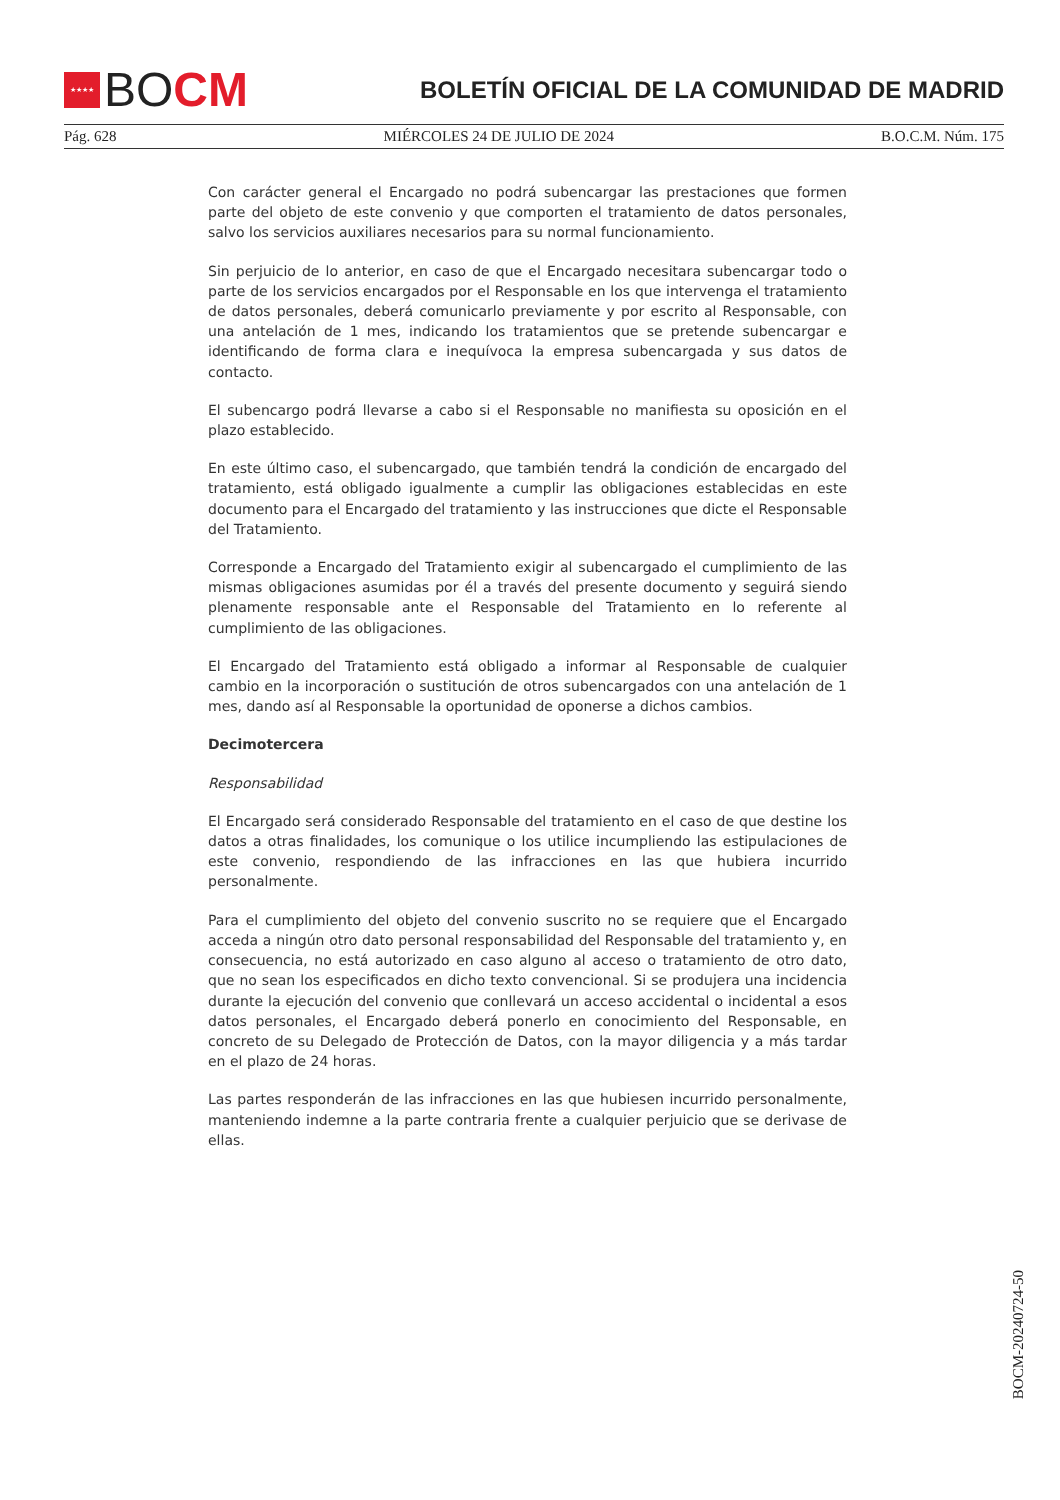★★★★
BO CM
BOLETÍN OFICIAL DE LA COMUNIDAD DE MADRID
Pág. 628 MIÉRCOLES 24 DE JULIO DE 2024 B.O.C.M. Núm. 175
Con carácter general el Encargado no podrá subencargar las prestaciones que formen parte del objeto de este convenio y que comporten el tratamiento de datos personales, salvo los servicios auxiliares necesarios para su normal funcionamiento.
Sin perjuicio de lo anterior, en caso de que el Encargado necesitara subencargar todo o parte de los servicios encargados por el Responsable en los que intervenga el tratamiento de datos personales, deberá comunicarlo previamente y por escrito al Responsable, con una antelación de 1 mes, indicando los tratamientos que se pretende subencargar e identificando de forma clara e inequívoca la empresa subencargada y sus datos de contacto.
El subencargo podrá llevarse a cabo si el Responsable no manifiesta su oposición en el plazo establecido.
En este último caso, el subencargado, que también tendrá la condición de encargado del tratamiento, está obligado igualmente a cumplir las obligaciones establecidas en este documento para el Encargado del tratamiento y las instrucciones que dicte el Responsable del Tratamiento.
Corresponde a Encargado del Tratamiento exigir al subencargado el cumplimiento de las mismas obligaciones asumidas por él a través del presente documento y seguirá siendo plenamente responsable ante el Responsable del Tratamiento en lo referente al cumplimiento de las obligaciones.
El Encargado del Tratamiento está obligado a informar al Responsable de cualquier cambio en la incorporación o sustitución de otros subencargados con una antelación de 1 mes, dando así al Responsable la oportunidad de oponerse a dichos cambios.
Decimotercera
Responsabilidad
El Encargado será considerado Responsable del tratamiento en el caso de que destine los datos a otras finalidades, los comunique o los utilice incumpliendo las estipulaciones de este convenio, respondiendo de las infracciones en las que hubiera incurrido personalmente.
Para el cumplimiento del objeto del convenio suscrito no se requiere que el Encargado acceda a ningún otro dato personal responsabilidad del Responsable del tratamiento y, en consecuencia, no está autorizado en caso alguno al acceso o tratamiento de otro dato, que no sean los especificados en dicho texto convencional. Si se produjera una incidencia durante la ejecución del convenio que conllevará un acceso accidental o incidental a esos datos personales, el Encargado deberá ponerlo en conocimiento del Responsable, en concreto de su Delegado de Protección de Datos, con la mayor diligencia y a más tardar en el plazo de 24 horas.
Las partes responderán de las infracciones en las que hubiesen incurrido personalmente, manteniendo indemne a la parte contraria frente a cualquier perjuicio que se derivase de ellas.
BOCM-20240724-50